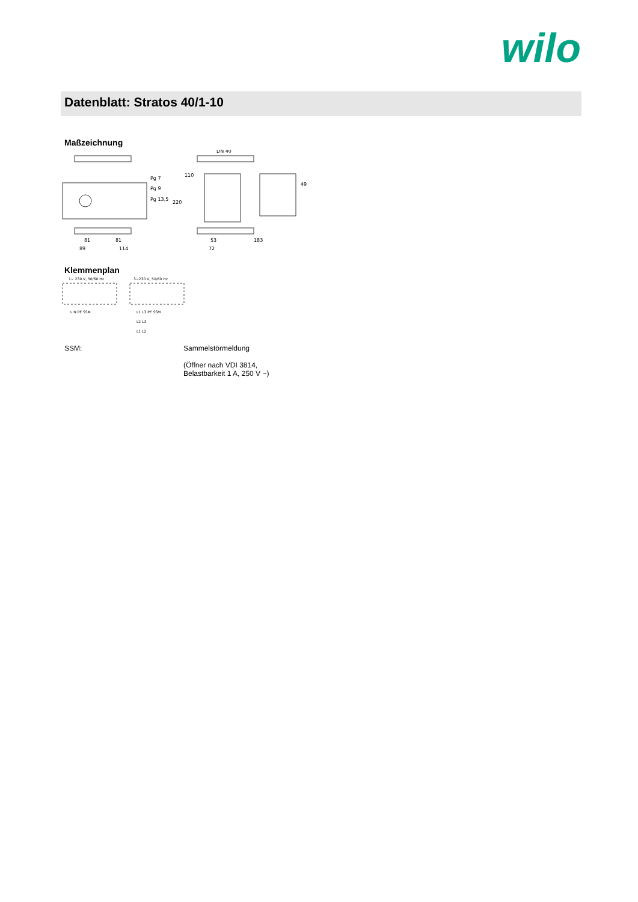wilo
Datenblatt: Stratos 40/1-10
Maßzeichnung
Pg 7
Pg 9
Pg 13,5
DN 40
110
220
49
81
81
89
114
53
183
72
Klemmenplan
1~ 230 V, 50/60 Hz
3~230 V, 50/60 Hz
L N PE SSM
L1 L3 PE SSM
L2 L3
L1 L2
SSM: Sammelstörmeldung
(Öffner nach VDI 3814,
Belastbarkeit 1 A, 250 V ~)